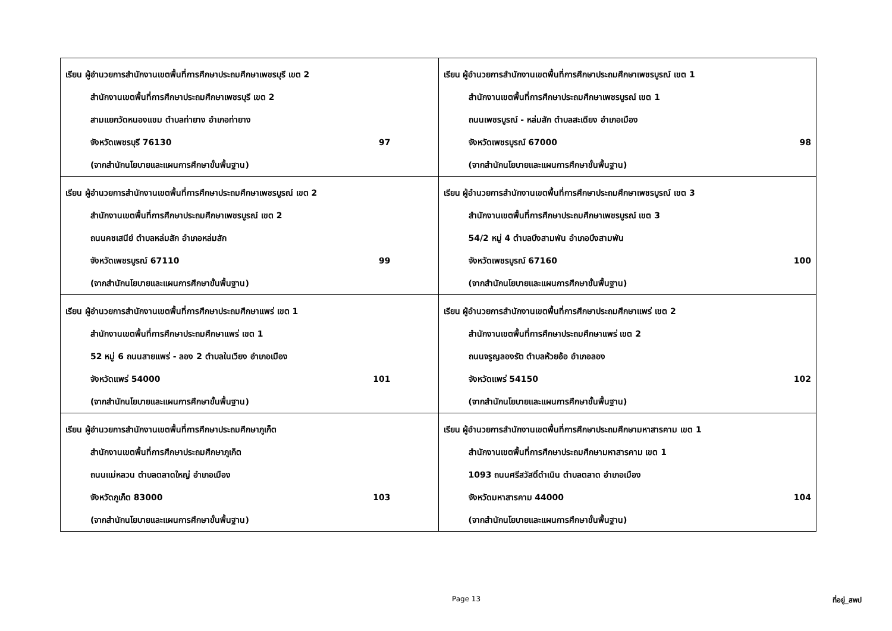| เรียน ผู้อำนวยการสำนักงานเขตพื้นที่การศึกษาประถมศึกษาเพชรบุรี เขต 2 สำนักงานเขตพื้นที่การศึกษาประถมศึกษาเพชรบุรี เขต 2 สามแยกวัดหนองแขม ตำบลท่ายาง อำเภอท่ายาง จังหวัดเพชรบุรี 76130 97 (จากสำนักนโยบายและแผนการศึกษาขั้นพื้นฐาน) | เรียน ผู้อำนวยการสำนักงานเขตพื้นที่การศึกษาประถมศึกษาเพชรบูรณ์ เขต 1 สำนักงานเขตพื้นที่การศึกษาประถมศึกษาเพชรบูรณ์ เขต 1 ถนนเพชรบูรณ์ - หล่มสัก ตำบลสะเดียง อำเภอเมือง จังหวัดเพชรบูรณ์ 67000 98 (จากสำนักนโยบายและแผนการศึกษาขั้นพื้นฐาน) |
| เรียน ผู้อำนวยการสำนักงานเขตพื้นที่การศึกษาประถมศึกษาเพชรบูรณ์ เขต 2 สำนักงานเขตพื้นที่การศึกษาประถมศึกษาเพชรบูรณ์ เขต 2 ถนนคชเสนีย์ ตำบลหล่มสัก อำเภอหล่มสัก จังหวัดเพชรบูรณ์ 67110 99 (จากสำนักนโยบายและแผนการศึกษาขั้นพื้นฐาน) | เรียน ผู้อำนวยการสำนักงานเขตพื้นที่การศึกษาประถมศึกษาเพชรบูรณ์ เขต 3 สำนักงานเขตพื้นที่การศึกษาประถมศึกษาเพชรบูรณ์ เขต 3 54/2 หมู่ 4 ตำบลบึงสามพัน อำเภอบึงสามพัน จังหวัดเพชรบูรณ์ 67160 100 (จากสำนักนโยบายและแผนการศึกษาขั้นพื้นฐาน) |
| เรียน ผู้อำนวยการสำนักงานเขตพื้นที่การศึกษาประถมศึกษาแพร่ เขต 1 สำนักงานเขตพื้นที่การศึกษาประถมศึกษาแพร่ เขต 1 52 หมู่ 6 ถนนสายแพร่ - ลอง 2 ตำบลในเวียง อำเภอเมือง จังหวัดแพร่ 54000 101 (จากสำนักนโยบายและแผนการศึกษาขั้นพื้นฐาน) | เรียน ผู้อำนวยการสำนักงานเขตพื้นที่การศึกษาประถมศึกษาแพร่ เขต 2 สำนักงานเขตพื้นที่การศึกษาประถมศึกษาแพร่ เขต 2 ถนนจรูญลองรัต ตำบลห้วยอ้อ อำเภอลอง จังหวัดแพร่ 54150 102 (จากสำนักนโยบายและแผนการศึกษาขั้นพื้นฐาน) |
| เรียน ผู้อำนวยการสำนักงานเขตพื้นที่การศึกษาประถมศึกษาภูเก็ต สำนักงานเขตพื้นที่การศึกษาประถมศึกษาภูเก็ต ถนนแม่หลวน ตำบลตลาดใหญ่ อำเภอเมือง จังหวัดภูเก็ต 83000 103 (จากสำนักนโยบายและแผนการศึกษาขั้นพื้นฐาน) | เรียน ผู้อำนวยการสำนักงานเขตพื้นที่การศึกษาประถมศึกษามหาสารคาม เขต 1 สำนักงานเขตพื้นที่การศึกษาประถมศึกษามหาสารคาม เขต 1 1093 ถนนศรีสวัสดิ์ดำเนิน ตำบลตลาด อำเภอเมือง จังหวัดมหาสารคาม 44000 104 (จากสำนักนโยบายและแผนการศึกษาขั้นพื้นฐาน) |
Page 13 ที่อยู่_สพป